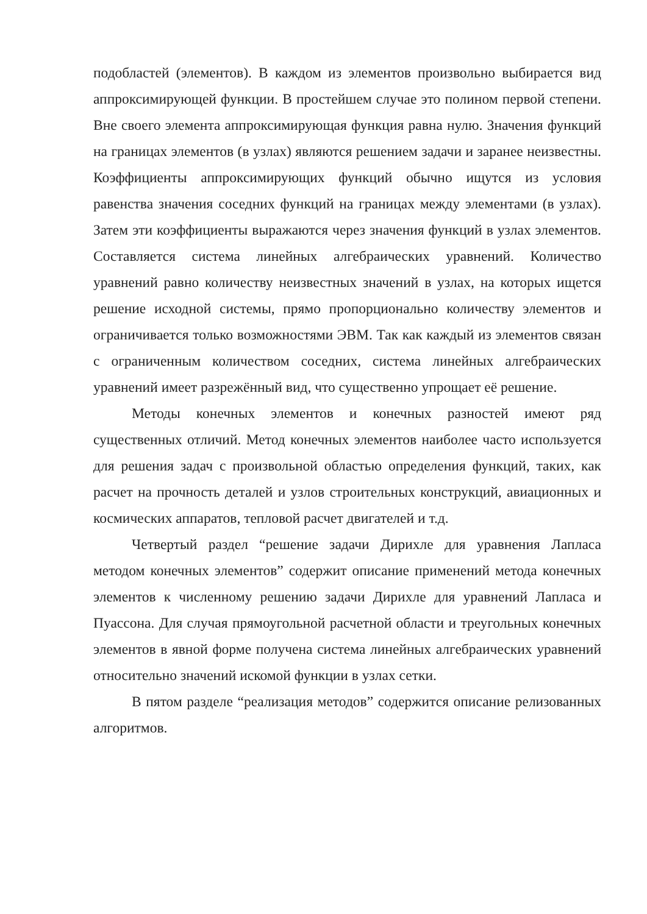подобластей (элементов). В каждом из элементов произвольно выбирается вид аппроксимирующей функции. В простейшем случае это полином первой степени. Вне своего элемента аппроксимирующая функция равна нулю. Значения функций на границах элементов (в узлах) являются решением задачи и заранее неизвестны. Коэффициенты аппроксимирующих функций обычно ищутся из условия равенства значения соседних функций на границах между элементами (в узлах). Затем эти коэффициенты выражаются через значения функций в узлах элементов. Составляется система линейных алгебраических уравнений. Количество уравнений равно количеству неизвестных значений в узлах, на которых ищется решение исходной системы, прямо пропорционально количеству элементов и ограничивается только возможностями ЭВМ. Так как каждый из элементов связан с ограниченным количеством соседних, система линейных алгебраических уравнений имеет разрежённый вид, что существенно упрощает её решение.
Методы конечных элементов и конечных разностей имеют ряд существенных отличий. Метод конечных элементов наиболее часто используется для решения задач с произвольной областью определения функций, таких, как расчет на прочность деталей и узлов строительных конструкций, авиационных и космических аппаратов, тепловой расчет двигателей и т.д.
Четвертый раздел “решение задачи Дирихле для уравнения Лапласа методом конечных элементов” содержит описание применений метода конечных элементов к численному решению задачи Дирихле для уравнений Лапласа и Пуассона. Для случая прямоугольной расчетной области и треугольных конечных элементов в явной форме получена система линейных алгебраических уравнений относительно значений искомой функции в узлах сетки.
В пятом разделе “реализация методов” содержится описание релизованных алгоритмов.